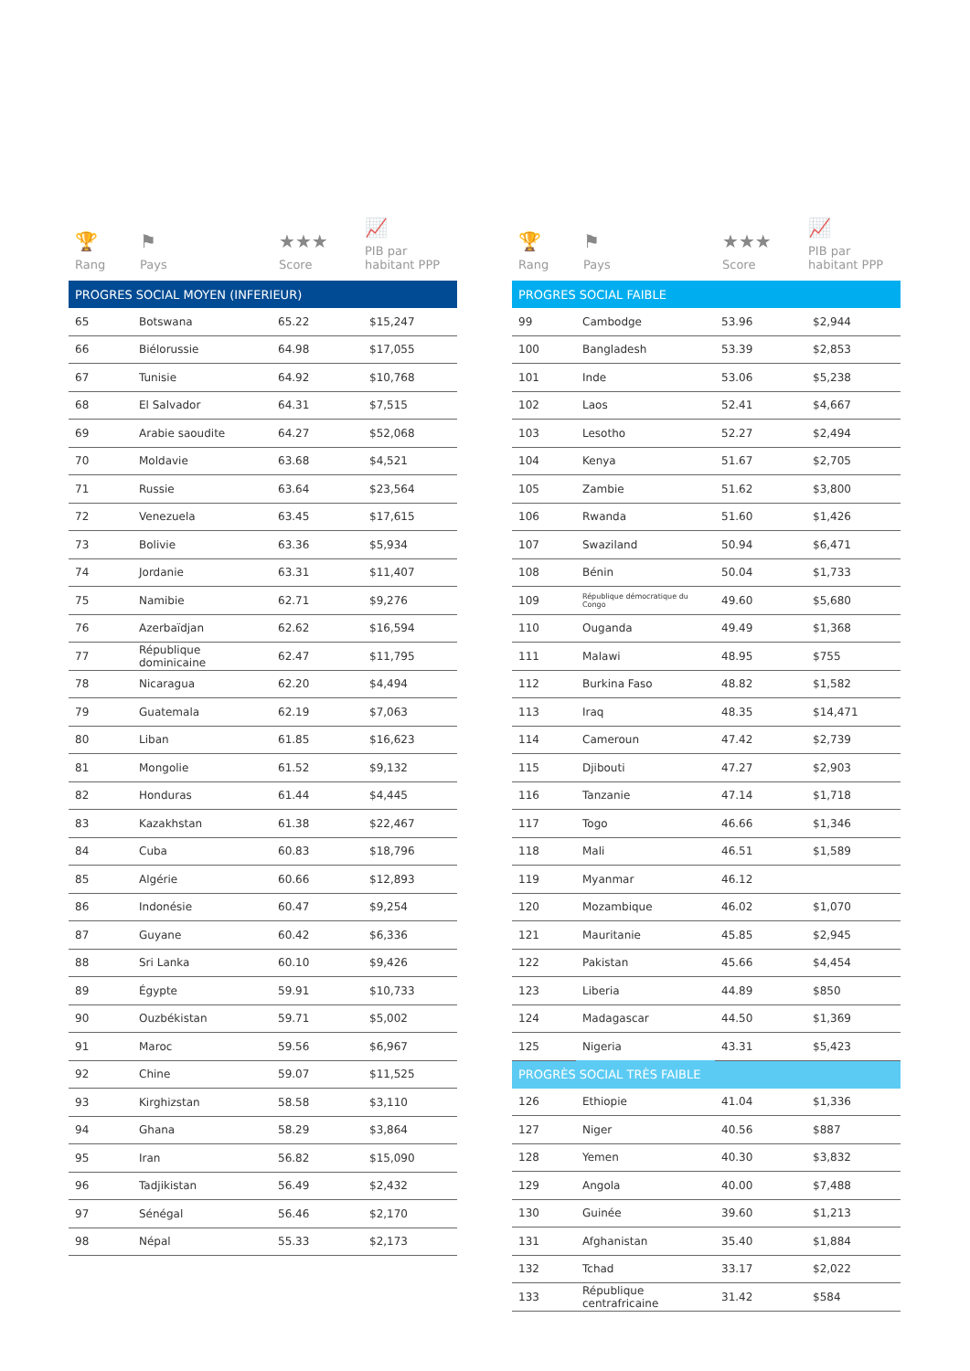🏆
Rang
⚑
Pays
★★★
Score
📈
PIB par
habitant PPP
| PROGRES SOCIAL MOYEN (INFERIEUR) | | | |
| --- | --- | --- | --- |
| 65 | Botswana | 65.22 | $15,247 |
| 66 | Biélorussie | 64.98 | $17,055 |
| 67 | Tunisie | 64.92 | $10,768 |
| 68 | El Salvador | 64.31 | $7,515 |
| 69 | Arabie saoudite | 64.27 | $52,068 |
| 70 | Moldavie | 63.68 | $4,521 |
| 71 | Russie | 63.64 | $23,564 |
| 72 | Venezuela | 63.45 | $17,615 |
| 73 | Bolivie | 63.36 | $5,934 |
| 74 | Jordanie | 63.31 | $11,407 |
| 75 | Namibie | 62.71 | $9,276 |
| 76 | Azerbaïdjan | 62.62 | $16,594 |
| 77 | République dominicaine | 62.47 | $11,795 |
| 78 | Nicaragua | 62.20 | $4,494 |
| 79 | Guatemala | 62.19 | $7,063 |
| 80 | Liban | 61.85 | $16,623 |
| 81 | Mongolie | 61.52 | $9,132 |
| 82 | Honduras | 61.44 | $4,445 |
| 83 | Kazakhstan | 61.38 | $22,467 |
| 84 | Cuba | 60.83 | $18,796 |
| 85 | Algérie | 60.66 | $12,893 |
| 86 | Indonésie | 60.47 | $9,254 |
| 87 | Guyane | 60.42 | $6,336 |
| 88 | Sri Lanka | 60.10 | $9,426 |
| 89 | Égypte | 59.91 | $10,733 |
| 90 | Ouzbékistan | 59.71 | $5,002 |
| 91 | Maroc | 59.56 | $6,967 |
| 92 | Chine | 59.07 | $11,525 |
| 93 | Kirghizstan | 58.58 | $3,110 |
| 94 | Ghana | 58.29 | $3,864 |
| 95 | Iran | 56.82 | $15,090 |
| 96 | Tadjikistan | 56.49 | $2,432 |
| 97 | Sénégal | 56.46 | $2,170 |
| 98 | Népal | 55.33 | $2,173 |
🏆
Rang
⚑
Pays
★★★
Score
📈
PIB par
habitant PPP
| PROGRES SOCIAL FAIBLE | | | |
| --- | --- | --- | --- |
| 99 | Cambodge | 53.96 | $2,944 |
| 100 | Bangladesh | 53.39 | $2,853 |
| 101 | Inde | 53.06 | $5,238 |
| 102 | Laos | 52.41 | $4,667 |
| 103 | Lesotho | 52.27 | $2,494 |
| 104 | Kenya | 51.67 | $2,705 |
| 105 | Zambie | 51.62 | $3,800 |
| 106 | Rwanda | 51.60 | $1,426 |
| 107 | Swaziland | 50.94 | $6,471 |
| 108 | Bénin | 50.04 | $1,733 |
| 109 | République démocratique du Congo | 49.60 | $5,680 |
| 110 | Ouganda | 49.49 | $1,368 |
| 111 | Malawi | 48.95 | $755 |
| 112 | Burkina Faso | 48.82 | $1,582 |
| 113 | Iraq | 48.35 | $14,471 |
| 114 | Cameroun | 47.42 | $2,739 |
| 115 | Djibouti | 47.27 | $2,903 |
| 116 | Tanzanie | 47.14 | $1,718 |
| 117 | Togo | 46.66 | $1,346 |
| 118 | Mali | 46.51 | $1,589 |
| 119 | Myanmar | 46.12 | |
| 120 | Mozambique | 46.02 | $1,070 |
| 121 | Mauritanie | 45.85 | $2,945 |
| 122 | Pakistan | 45.66 | $4,454 |
| 123 | Liberia | 44.89 | $850 |
| 124 | Madagascar | 44.50 | $1,369 |
| 125 | Nigeria | 43.31 | $5,423 |
| PROGRÈS SOCIAL TRÈS FAIBLE | | | |
| 126 | Ethiopie | 41.04 | $1,336 |
| 127 | Niger | 40.56 | $887 |
| 128 | Yemen | 40.30 | $3,832 |
| 129 | Angola | 40.00 | $7,488 |
| 130 | Guinée | 39.60 | $1,213 |
| 131 | Afghanistan | 35.40 | $1,884 |
| 132 | Tchad | 33.17 | $2,022 |
| 133 | République centrafricaine | 31.42 | $584 |